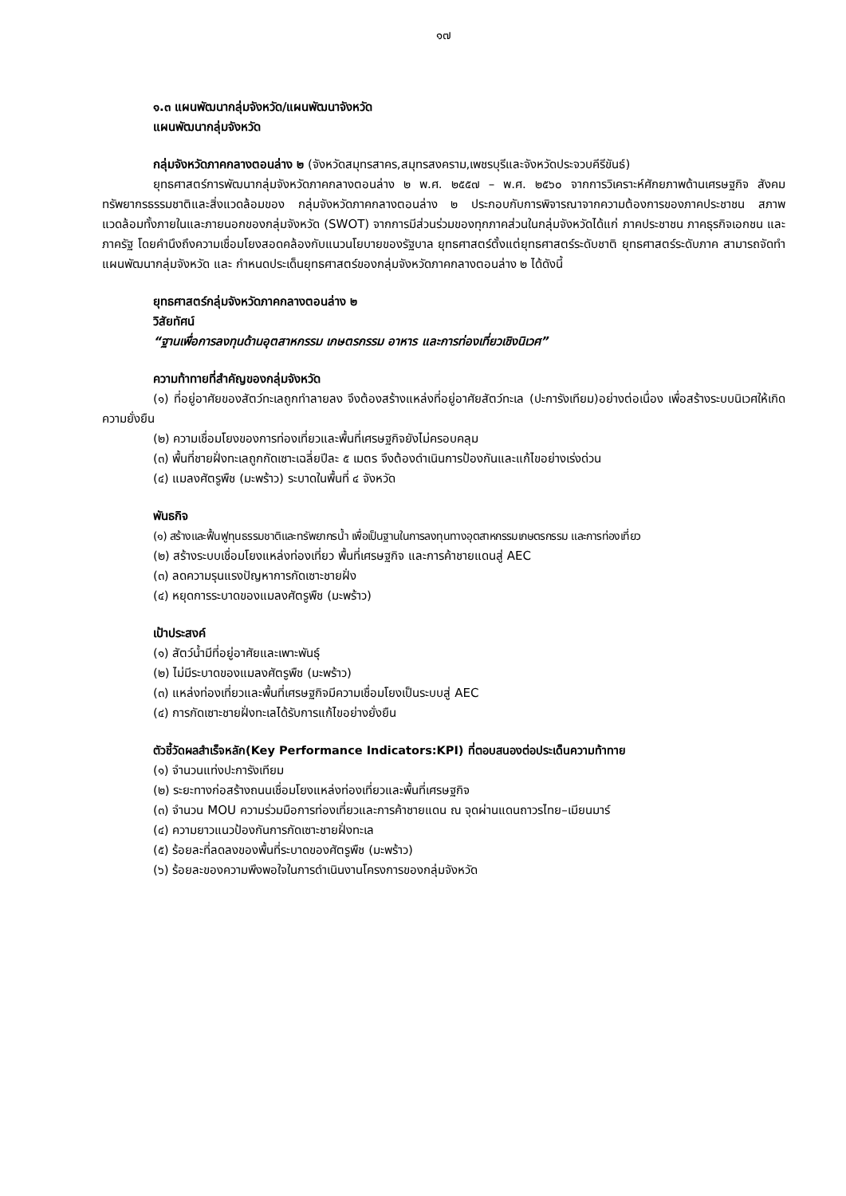๑๗
๑.๓ แผนพัฒนากลุ่มจังหวัด/แผนพัฒนาจังหวัด
แผนพัฒนากลุ่มจังหวัด
กลุ่มจังหวัดภาคกลางตอนล่าง ๒ (จังหวัดสมุทรสาคร,สมุทรสงคราม,เพชรบุรีและจังหวัดประจวบคีรีขันธ์)
ยุทธศาสตร์การพัฒนากลุ่มจังหวัดภาคกลางตอนล่าง ๒ พ.ศ. ๒๕๕๗ – พ.ศ. ๒๕๖๐ จากการวิเคราะห์ศักยภาพด้านเศรษฐกิจ สังคม ทรัพยากรธรรมชาติและสิ่งแวดล้อมของ กลุ่มจังหวัดภาคกลางตอนล่าง ๒ ประกอบกับการพิจารณาจากความต้องการของภาคประชาชน สภาพแวดล้อมทั้งภายในและภายนอกของกลุ่มจังหวัด (SWOT) จากการมีส่วนร่วมของทุกภาคส่วนในกลุ่มจังหวัดได้แก่ ภาคประชาชน ภาคธุรกิจเอกชน และภาครัฐ โดยคำนึงถึงความเชื่อมโยงสอดคล้องกับแนวนโยบายของรัฐบาล ยุทธศาสตร์ตั้งแต่ยุทธศาสตร์ระดับชาติ ยุทธศาสตร์ระดับภาค สามารถจัดทำแผนพัฒนากลุ่มจังหวัด และ กำหนดประเด็นยุทธศาสตร์ของกลุ่มจังหวัดภาคกลางตอนล่าง ๒ ได้ดังนี้
ยุทธศาสตร์กลุ่มจังหวัดภาคกลางตอนล่าง ๒
วิสัยทัศน์
“ฐานเพื่อการลงทุนด้านอุตสาหกรรม เกษตรกรรม อาหาร และการท่องเที่ยวเชิงนิเวศ”
ความท้าทายที่สำคัญของกลุ่มจังหวัด
(๑) ที่อยู่อาศัยของสัตว์ทะเลถูกทำลายลง จึงต้องสร้างแหล่งที่อยู่อาศัยสัตว์ทะเล (ปะการังเทียม)อย่างต่อเนื่อง เพื่อสร้างระบบนิเวศให้เกิดความยั่งยืน
(๒) ความเชื่อมโยงของการท่องเที่ยวและพื้นที่เศรษฐกิจยังไม่ครอบคลุม
(๓) พื้นที่ชายฝั่งทะเลถูกกัดเซาะเฉลี่ยปีละ ๕ เมตร จึงต้องดำเนินการป้องกันและแก้ไขอย่างเร่งด่วน
(๔) แมลงศัตรูพืช (มะพร้าว) ระบาดในพื้นที่ ๔ จังหวัด
พันธกิจ
(๑) สร้างและฟื้นฟูทุนธรรมชาติและทรัพยากรน้ำ เพื่อเป็นฐานในการลงทุนทางอุตสาหกรรมเกษตรกรรม และการท่องเที่ยว
(๒) สร้างระบบเชื่อมโยงแหล่งท่องเที่ยว พื้นที่เศรษฐกิจ และการค้าชายแดนสู่ AEC
(๓) ลดความรุนแรงปัญหาการกัดเซาะชายฝั่ง
(๔) หยุดการระบาดของแมลงศัตรูพืช (มะพร้าว)
เป้าประสงค์
(๑) สัตว์น้ำมีที่อยู่อาศัยและเพาะพันธุ์
(๒) ไม่มีระบาดของแมลงศัตรูพืช (มะพร้าว)
(๓) แหล่งท่องเที่ยวและพื้นที่เศรษฐกิจมีความเชื่อมโยงเป็นระบบสู่ AEC
(๔) การกัดเซาะชายฝั่งทะเลได้รับการแก้ไขอย่างยั่งยืน
ตัวชี้วัดผลสำเร็จหลัก(Key Performance Indicators:KPI) ที่ตอบสนองต่อประเด็นความท้าทาย
(๑) จำนวนแท่งปะการังเทียม
(๒) ระยะทางก่อสร้างถนนเชื่อมโยงแหล่งท่องเที่ยวและพื้นที่เศรษฐกิจ
(๓) จำนวน MOU ความร่วมมือการท่องเที่ยวและการค้าชายแดน ณ จุดผ่านแดนถาวรไทย–เมียนมาร์
(๔) ความยาวแนวป้องกันการกัดเซาะชายฝั่งทะเล
(๕) ร้อยละที่ลดลงของพื้นที่ระบาดของศัตรูพืช (มะพร้าว)
(๖) ร้อยละของความพึงพอใจในการดำเนินงานโครงการของกลุ่มจังหวัด